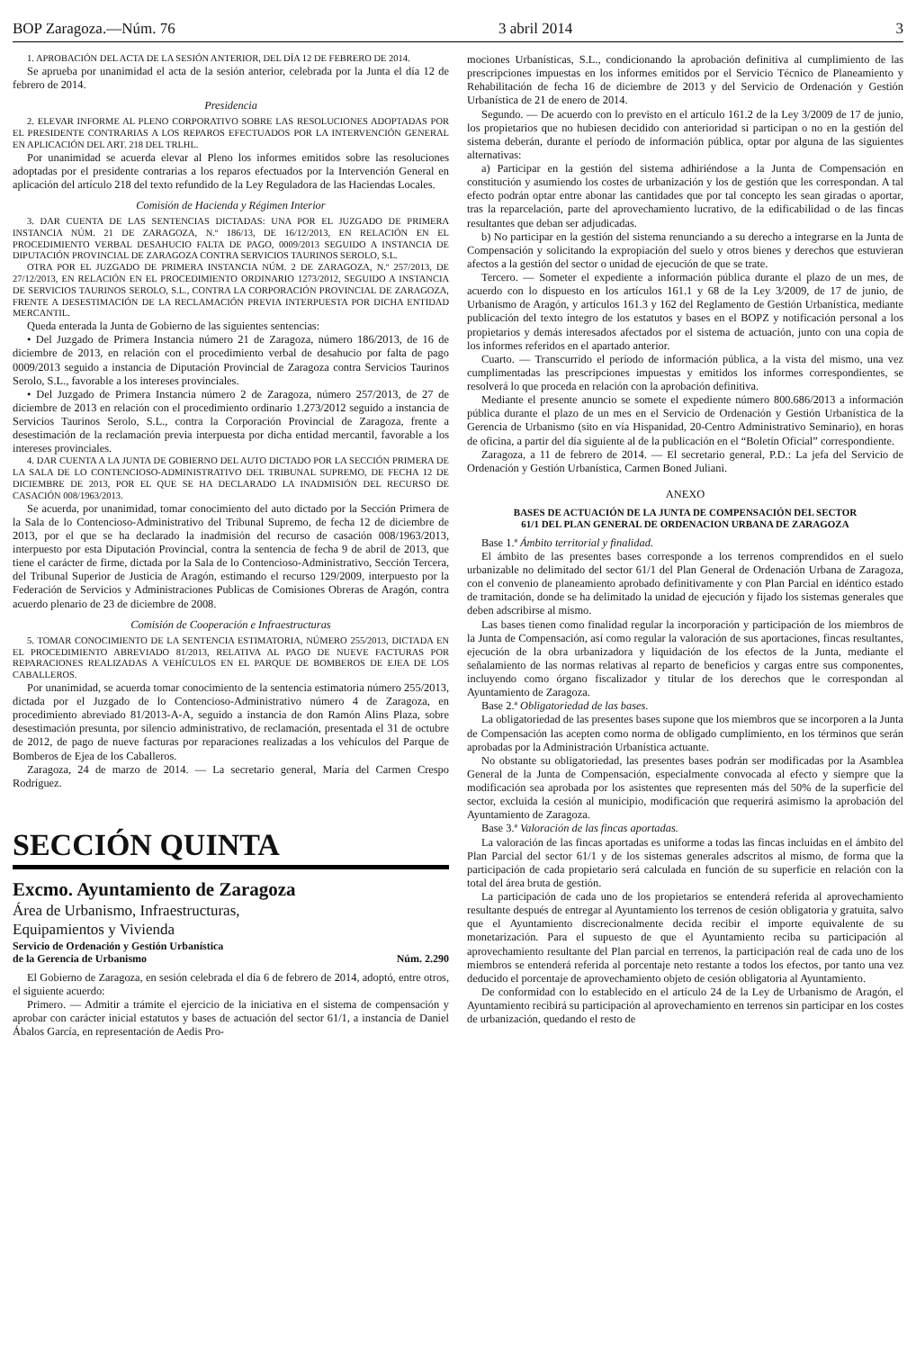BOP Zaragoza.—Núm. 76 3 abril 2014 3
1. APROBACIÓN DEL ACTA DE LA SESIÓN ANTERIOR, DEL DÍA 12 DE FEBRERO DE 2014.
Se aprueba por unanimidad el acta de la sesión anterior, celebrada por la Junta el día 12 de febrero de 2014.
Presidencia
2. ELEVAR INFORME AL PLENO CORPORATIVO SOBRE LAS RESOLUCIONES ADOPTADAS POR EL PRESIDENTE CONTRARIAS A LOS REPAROS EFECTUADOS POR LA INTERVENCIÓN GENERAL EN APLICACIÓN DEL ART. 218 DEL TRLHL.
Por unanimidad se acuerda elevar al Pleno los informes emitidos sobre las resoluciones adoptadas por el presidente contrarias a los reparos efectuados por la Intervención General en aplicación del artículo 218 del texto refundido de la Ley Reguladora de las Haciendas Locales.
Comisión de Hacienda y Régimen Interior
3. DAR CUENTA DE LAS SENTENCIAS DICTADAS: UNA POR EL JUZGADO DE PRIMERA INSTANCIA NÚM. 21 DE ZARAGOZA, N.º 186/13, DE 16/12/2013, EN RELACIÓN EN EL PROCEDIMIENTO VERBAL DESAHUCIO FALTA DE PAGO, 0009/2013 SEGUIDO A INSTANCIA DE DIPUTACIÓN PROVINCIAL DE ZARAGOZA CONTRA SERVICIOS TAURINOS SEROLO, S.L.
OTRA POR EL JUZGADO DE PRIMERA INSTANCIA NÚM. 2 DE ZARAGOZA, N.º 257/2013, DE 27/12/2013, EN RELACIÓN EN EL PROCEDIMIENTO ORDINARIO 1273/2012, SEGUIDO A INSTANCIA DE SERVICIOS TAURINOS SEROLO, S.L., CONTRA LA CORPORACIÓN PROVINCIAL DE ZARAGOZA, FRENTE A DESESTIMACIÓN DE LA RECLAMACIÓN PREVIA INTERPUESTA POR DICHA ENTIDAD MERCANTIL.
Queda enterada la Junta de Gobierno de las siguientes sentencias:
• Del Juzgado de Primera Instancia número 21 de Zaragoza, número 186/2013, de 16 de diciembre de 2013, en relación con el procedimiento verbal de desahucio por falta de pago 0009/2013 seguido a instancia de Diputación Provincial de Zaragoza contra Servicios Taurinos Serolo, S.L., favorable a los intereses provinciales.
• Del Juzgado de Primera Instancia número 2 de Zaragoza, número 257/2013, de 27 de diciembre de 2013 en relación con el procedimiento ordinario 1.273/2012 seguido a instancia de Servicios Taurinos Serolo, S.L., contra la Corporación Provincial de Zaragoza, frente a desestimación de la reclamación previa interpuesta por dicha entidad mercantil, favorable a los intereses provinciales.
4. DAR CUENTA A LA JUNTA DE GOBIERNO DEL AUTO DICTADO POR LA SECCIÓN PRIMERA DE LA SALA DE LO CONTENCIOSO-ADMINISTRATIVO DEL TRIBUNAL SUPREMO, DE FECHA 12 DE DICIEMBRE DE 2013, POR EL QUE SE HA DECLARADO LA INADMISIÓN DEL RECURSO DE CASACIÓN 008/1963/2013.
Se acuerda, por unanimidad, tomar conocimiento del auto dictado por la Sección Primera de la Sala de lo Contencioso-Administrativo del Tribunal Supremo, de fecha 12 de diciembre de 2013, por el que se ha declarado la inadmisión del recurso de casación 008/1963/2013, interpuesto por esta Diputación Provincial, contra la sentencia de fecha 9 de abril de 2013, que tiene el carácter de firme, dictada por la Sala de lo Contencioso-Administrativo, Sección Tercera, del Tribunal Superior de Justicia de Aragón, estimando el recurso 129/2009, interpuesto por la Federación de Servicios y Administraciones Publicas de Comisiones Obreras de Aragón, contra acuerdo plenario de 23 de diciembre de 2008.
Comisión de Cooperación e Infraestructuras
5. TOMAR CONOCIMIENTO DE LA SENTENCIA ESTIMATORIA, NÚMERO 255/2013, DICTADA EN EL PROCEDIMIENTO ABREVIADO 81/2013, RELATIVA AL PAGO DE NUEVE FACTURAS POR REPARACIONES REALIZADAS A VEHÍCULOS EN EL PARQUE DE BOMBEROS DE EJEA DE LOS CABALLEROS.
Por unanimidad, se acuerda tomar conocimiento de la sentencia estimatoria número 255/2013, dictada por el Juzgado de lo Contencioso-Administrativo número 4 de Zaragoza, en procedimiento abreviado 81/2013-A-A, seguido a instancia de don Ramón Alins Plaza, sobre desestimación presunta, por silencio administrativo, de reclamación, presentada el 31 de octubre de 2012, de pago de nueve facturas por reparaciones realizadas a los vehículos del Parque de Bomberos de Ejea de los Caballeros.
Zaragoza, 24 de marzo de 2014. — La secretario general, María del Carmen Crespo Rodríguez.
SECCIÓN QUINTA
Excmo. Ayuntamiento de Zaragoza
Área de Urbanismo, Infraestructuras,
Equipamientos y Vivienda
Servicio de Ordenación y Gestión Urbanística
de la Gerencia de Urbanismo Núm. 2.290
El Gobierno de Zaragoza, en sesión celebrada el día 6 de febrero de 2014, adoptó, entre otros, el siguiente acuerdo:
Primero. — Admitir a trámite el ejercicio de la iniciativa en el sistema de compensación y aprobar con carácter inicial estatutos y bases de actuación del sector 61/1, a instancia de Daniel Ábalos García, en representación de Aedis Pro-
mociones Urbanísticas, S.L., condicionando la aprobación definitiva al cumplimiento de las prescripciones impuestas en los informes emitidos por el Servicio Técnico de Planeamiento y Rehabilitación de fecha 16 de diciembre de 2013 y del Servicio de Ordenación y Gestión Urbanística de 21 de enero de 2014.
Segundo. — De acuerdo con lo previsto en el artículo 161.2 de la Ley 3/2009 de 17 de junio, los propietarios que no hubiesen decidido con anterioridad si participan o no en la gestión del sistema deberán, durante el período de información pública, optar por alguna de las siguientes alternativas:
a) Participar en la gestión del sistema adhiriéndose a la Junta de Compensación en constitución y asumiendo los costes de urbanización y los de gestión que les correspondan. A tal efecto podrán optar entre abonar las cantidades que por tal concepto les sean giradas o aportar, tras la reparcelación, parte del aprovechamiento lucrativo, de la edificabilidad o de las fincas resultantes que deban ser adjudicadas.
b) No participar en la gestión del sistema renunciando a su derecho a integrarse en la Junta de Compensación y solicitando la expropiación del suelo y otros bienes y derechos que estuvieran afectos a la gestión del sector o unidad de ejecución de que se trate.
Tercero. — Someter el expediente a información pública durante el plazo de un mes, de acuerdo con lo dispuesto en los artículos 161.1 y 68 de la Ley 3/2009, de 17 de junio, de Urbanismo de Aragón, y artículos 161.3 y 162 del Reglamento de Gestión Urbanística, mediante publicación del texto íntegro de los estatutos y bases en el BOPZ y notificación personal a los propietarios y demás interesados afectados por el sistema de actuación, junto con una copia de los informes referidos en el apartado anterior.
Cuarto. — Transcurrido el período de información pública, a la vista del mismo, una vez cumplimentadas las prescripciones impuestas y emitidos los informes correspondientes, se resolverá lo que proceda en relación con la aprobación definitiva.
Mediante el presente anuncio se somete el expediente número 800.686/2013 a información pública durante el plazo de un mes en el Servicio de Ordenación y Gestión Urbanística de la Gerencia de Urbanismo (sito en vía Hispanidad, 20-Centro Administrativo Seminario), en horas de oficina, a partir del día siguiente al de la publicación en el “Boletín Oficial” correspondiente.
Zaragoza, a 11 de febrero de 2014. — El secretario general, P.D.: La jefa del Servicio de Ordenación y Gestión Urbanística, Carmen Boned Juliani.
ANEXO
BASES DE ACTUACIÓN DE LA JUNTA DE COMPENSACIÓN DEL SECTOR
61/1 DEL PLAN GENERAL DE ORDENACION URBANA DE ZARAGOZA
Base 1.ª Ámbito territorial y finalidad.
El ámbito de las presentes bases corresponde a los terrenos comprendidos en el suelo urbanizable no delimitado del sector 61/1 del Plan General de Ordenación Urbana de Zaragoza, con el convenio de planeamiento aprobado definitivamente y con Plan Parcial en idéntico estado de tramitación, donde se ha delimitado la unidad de ejecución y fijado los sistemas generales que deben adscribirse al mismo.
Las bases tienen como finalidad regular la incorporación y participación de los miembros de la Junta de Compensación, así como regular la valoración de sus aportaciones, fincas resultantes, ejecución de la obra urbanizadora y liquidación de los efectos de la Junta, mediante el señalamiento de las normas relativas al reparto de beneficios y cargas entre sus componentes, incluyendo como órgano fiscalizador y titular de los derechos que le correspondan al Ayuntamiento de Zaragoza.
Base 2.ª Obligatoriedad de las bases.
La obligatoriedad de las presentes bases supone que los miembros que se incorporen a la Junta de Compensación las acepten como norma de obligado cumplimiento, en los términos que serán aprobadas por la Administración Urbanística actuante.
No obstante su obligatoriedad, las presentes bases podrán ser modificadas por la Asamblea General de la Junta de Compensación, especialmente convocada al efecto y siempre que la modificación sea aprobada por los asistentes que representen más del 50% de la superficie del sector, excluida la cesión al municipio, modificación que requerirá asimismo la aprobación del Ayuntamiento de Zaragoza.
Base 3.ª Valoración de las fincas aportadas.
La valoración de las fincas aportadas es uniforme a todas las fincas incluidas en el ámbito del Plan Parcial del sector 61/1 y de los sistemas generales adscritos al mismo, de forma que la participación de cada propietario será calculada en función de su superficie en relación con la total del área bruta de gestión.
La participación de cada uno de los propietarios se entenderá referida al aprovechamiento resultante después de entregar al Ayuntamiento los terrenos de cesión obligatoria y gratuita, salvo que el Ayuntamiento discrecionalmente decida recibir el importe equivalente de su monetarización. Para el supuesto de que el Ayuntamiento reciba su participación al aprovechamiento resultante del Plan parcial en terrenos, la participación real de cada uno de los miembros se entenderá referida al porcentaje neto restante a todos los efectos, por tanto una vez deducido el porcentaje de aprovechamiento objeto de cesión obligatoria al Ayuntamiento.
De conformidad con lo establecido en el artículo 24 de la Ley de Urbanismo de Aragón, el Ayuntamiento recibirá su participación al aprovechamiento en terrenos sin participar en los costes de urbanización, quedando el resto de